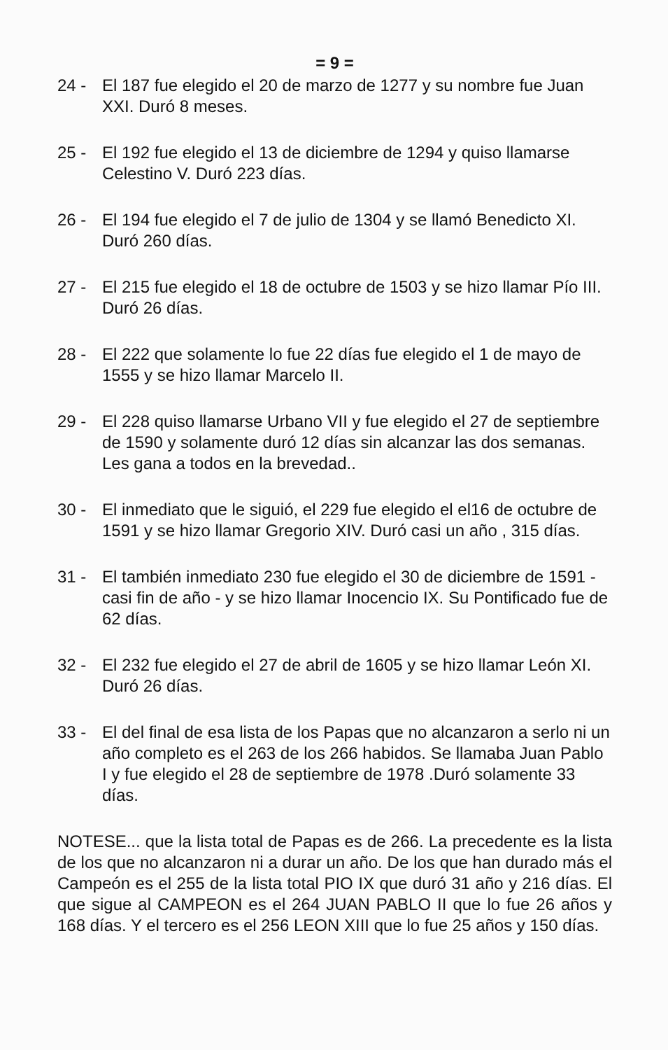= 9 =
24 - El 187 fue elegido el 20 de marzo de 1277 y su nombre fue Juan XXI. Duró 8 meses.
25 - El 192 fue elegido el 13 de diciembre de 1294 y quiso llamarse Celestino V. Duró 223 días.
26 - El 194 fue elegido el 7 de julio de 1304 y se llamó Benedicto XI. Duró 260 días.
27 - El 215 fue elegido el 18 de octubre de 1503 y se hizo llamar Pío III. Duró 26 días.
28 - El 222 que solamente lo fue 22 días fue elegido el 1 de mayo de 1555 y se hizo llamar Marcelo II.
29 - El 228 quiso llamarse Urbano VII y fue elegido el 27 de septiembre de 1590 y solamente duró 12 días sin alcanzar las dos semanas. Les gana a todos en la brevedad..
30 - El inmediato que le siguió, el 229 fue elegido el el16 de octubre de 1591 y se hizo llamar Gregorio XIV. Duró casi un año , 315 días.
31 - El también inmediato 230 fue elegido el 30 de diciembre de 1591 - casi fin de año - y se hizo llamar Inocencio IX. Su Pontificado fue de 62 días.
32 - El 232 fue elegido el 27 de abril de 1605 y se hizo llamar León XI. Duró 26 días.
33 - El del final de esa lista de los Papas que no alcanzaron a serlo ni un año completo es el 263 de los 266 habidos. Se llamaba Juan Pablo I y fue elegido el 28 de septiembre de 1978 .Duró solamente 33 días.
NOTESE... que la lista total de Papas es de 266. La precedente es la lista de los que no alcanzaron ni a durar un año. De los que han durado más el Campeón es el 255 de la lista total PIO IX que duró 31 año y 216 días. El que sigue al CAMPEON es el 264 JUAN PABLO II que lo fue 26 años y 168 días. Y el tercero es el 256 LEON XIII que lo fue 25 años y 150 días.